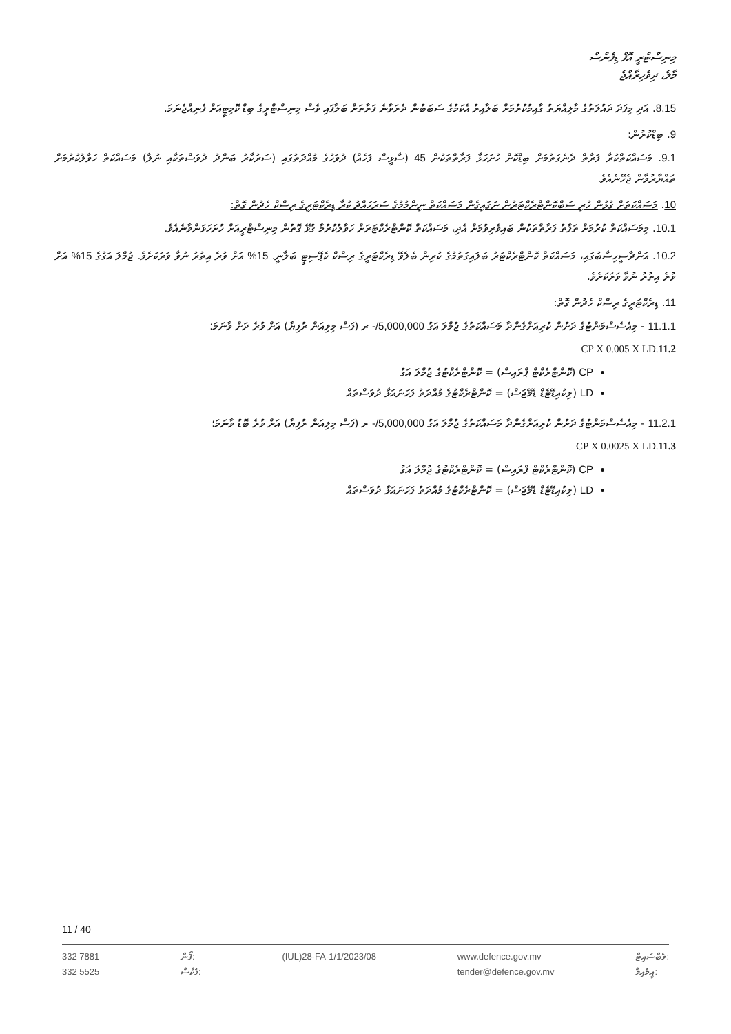މިނިސްޓްރީ އޮފް ޑިފެންސް
މާލެ، ދިވެހިރާއްޖެ
8.15. އަދި މިފަދަ ދައުލަތުގެ މާލިއްޔަތު ގާއިމުކުރުމަށް ބަލާއިރު އެކަމުގެ ސަބަބުން ދެރަވާނެ ފަރާތަށް ބަލާފައި ވެސް މިނިސްޓްރީގެ ބިޑް ކޮމިޓީއަށް ފެނިއްޖެނަމަ.
9. ބިޑްކުރުން:
9.1. މަސައްކަތްކުރާ ފަރާތް ދެނެގަތުމަށް ބިޑްކޮށް ހުށަހަޅާ ފަރާތްތަކުން 45 (ސާޅީސް ފަހެއް) ދުވަހުގެ މުއްދަތުގައި (ސަރުކާރު ބަންދު ދުވަސްތަކާއި ނުލާ) މަސައްކަތް ހަވާލުކުރުމަށް ތައްޔާރުވާން ޖެހޭނެއެވެ.
10. މަސައްކަތަށް ގުޅުން ހުރި ސަބްކޮންޓްރެކްޓަރުން ނަގައިގެން މަސައްކަތް ނިންމުމުގެ ސަރަހައްދު ކުރާ ޑިރެކްޓަރީގެ ރިސްކް ހެދުން ގޮތް:
10.1. މިމަސައްކަތް ކުރުމަށް ތަފާތު ފަރާތްތަކުން ބައިވެރިވުމަށް އެދި، މަސައްކަތް ކޮންޓްރެކްޓަރަށް ހަވާލުކުރުމާ ގުޅޭ ގޮތުން މިނިސްޓްރީއަށް ހުށަހަޅަންވާނެއެވެ.
10.2. އަންދާސީހިސާބުގައި، މަސައްކަތް ކޮންޓްރެކްޓަރު ބަލައިގަތުމުގެ ކުރިން ބެލެވޭ ޑިރެކްޓަރީގެ ރިސްކް ކެޕޭސިޓީ ބަލާނީ. 15% އަށް ވުރެ އިތުރު ނުވާ ވަރަކަށެވެ. ޖުމްލަ އަގުގެ 15% އަށް ވުރެ އިތުރު ނުވާ ވަރަކަށެވެ.
11. ޑިރެކްޓަރީގެ ރިސްކް ހެދުން ގޮތް:
11.1.1 - މިއެސެސްމަންޓުގެ ދަށުން ކުރިއަށްގެންދާ މަސައްކަތުގެ ޖުމްލަ އަގު 5,000,000/- ރ (ފަސް މިލިއަން ރުފިޔާ) އަށް ވުރެ ދަށް ވާނަމަ؛
CP X 0.005 X LD.11.2
CP (ކޮންޓްރެކްޓް ޕްރައިސް) = ކޮންޓްރެކްޓުގެ ޖުމްލަ އަގު
LD (ލިކުއިޑޭޓެޑް ޑެމޭޖަސް) = ކޮންޓްރެކްޓުގެ މުއްދަތު ފަހަނައަޅާ ދުވަސްތައް
11.2.1 - މިއެސެސްމަންޓުގެ ދަށުން ކުރިއަށްގެންދާ މަސައްކަތުގެ ޖުމްލަ އަގު 5,000,000/- ރ (ފަސް މިލިއަން ރުފިޔާ) އަށް ވުރެ ބޮޑު ވާނަމަ؛
CP X 0.0025 X LD.11.3
CP (ކޮންޓްރެކްޓް ޕްރައިސް) = ކޮންޓްރެކްޓުގެ ޖުމްލަ އަގު
LD (ލިކުއިޑޭޓެޑް ޑެމޭޖަސް) = ކޮންޓްރެކްޓުގެ މުއްދަތު ފަހަނައަޅާ ދުވަސްތައް
11 / 40
332 7881
332 5525
ފޯން:
ފެކްސް:
(IUL)28-FA-1/1/2023/08 www.defence.gov.mv
tender@defence.gov.mv
ވެބްސައިޓް:
އީމެއިލް: